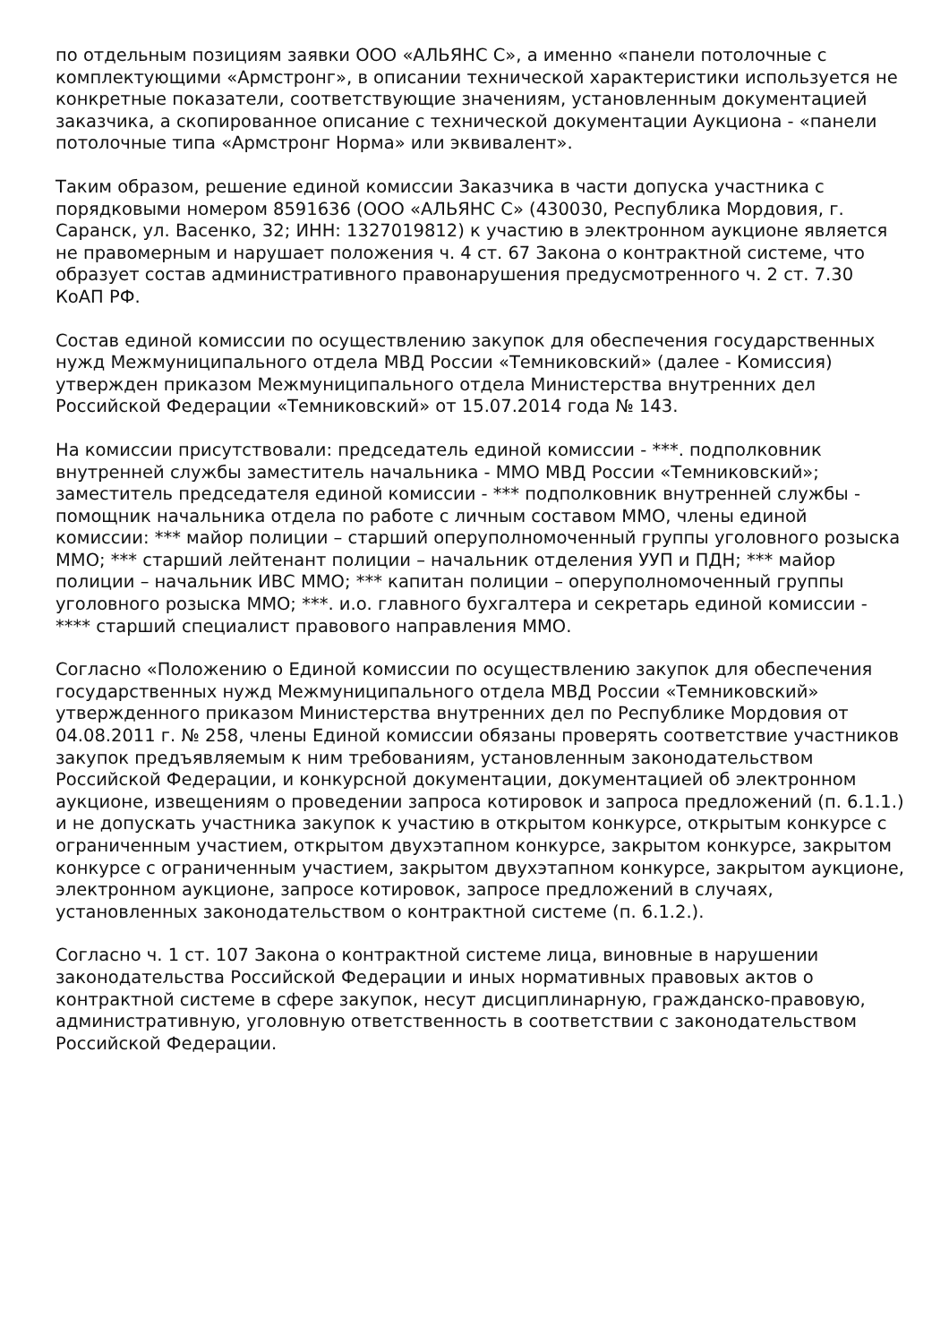по отдельным позициям заявки ООО «АЛЬЯНС С», а именно «панели потолочные с комплектующими «Армстронг», в описании технической характеристики используется не конкретные показатели, соответствующие значениям, установленным документацией заказчика, а скопированное описание с технической документации Аукциона - «панели потолочные типа «Армстронг Норма» или эквивалент».
Таким образом, решение единой комиссии Заказчика в части допуска участника с порядковыми номером 8591636 (ООО «АЛЬЯНС С» (430030, Республика Мордовия, г. Саранск, ул. Васенко, 32; ИНН: 1327019812) к участию в электронном аукционе является не правомерным и нарушает положения ч. 4 ст. 67 Закона о контрактной системе, что образует состав административного правонарушения предусмотренного ч. 2 ст. 7.30 КоАП РФ.
Состав единой комиссии по осуществлению закупок для обеспечения государственных нужд Межмуниципального отдела МВД России «Темниковский» (далее - Комиссия) утвержден приказом Межмуниципального отдела Министерства внутренних дел Российской Федерации «Темниковский» от 15.07.2014 года № 143.
На комиссии присутствовали: председатель единой комиссии - ***. подполковник внутренней службы заместитель начальника - ММО МВД России «Темниковский»; заместитель председателя единой комиссии - *** подполковник внутренней службы - помощник начальника отдела по работе с личным составом ММО, члены единой комиссии: *** майор полиции – старший оперуполномоченный группы уголовного розыска ММО; *** старший лейтенант полиции – начальник отделения УУП и ПДН; *** майор полиции – начальник ИВС ММО; *** капитан полиции – оперуполномоченный группы уголовного розыска ММО; ***. и.о. главного бухгалтера и секретарь единой комиссии - **** старший специалист правового направления ММО.
Согласно «Положению о Единой комиссии по осуществлению закупок для обеспечения государственных нужд Межмуниципального отдела МВД России «Темниковский» утвержденного приказом Министерства внутренних дел по Республике Мордовия от 04.08.2011 г. № 258, члены Единой комиссии обязаны проверять соответствие участников закупок предъявляемым к ним требованиям, установленным законодательством Российской Федерации, и конкурсной документации, документацией об электронном аукционе, извещениям о проведении запроса котировок и запроса предложений (п. 6.1.1.) и не допускать участника закупок к участию в открытом конкурсе, открытым конкурсе с ограниченным участием, открытом двухэтапном конкурсе, закрытом конкурсе, закрытом конкурсе с ограниченным участием, закрытом двухэтапном конкурсе, закрытом аукционе, электронном аукционе, запросе котировок, запросе предложений в случаях, установленных законодательством о контрактной системе (п. 6.1.2.).
Согласно ч. 1 ст. 107 Закона о контрактной системе лица, виновные в нарушении законодательства Российской Федерации и иных нормативных правовых актов о контрактной системе в сфере закупок, несут дисциплинарную, гражданско-правовую, административную, уголовную ответственность в соответствии с законодательством Российской Федерации.